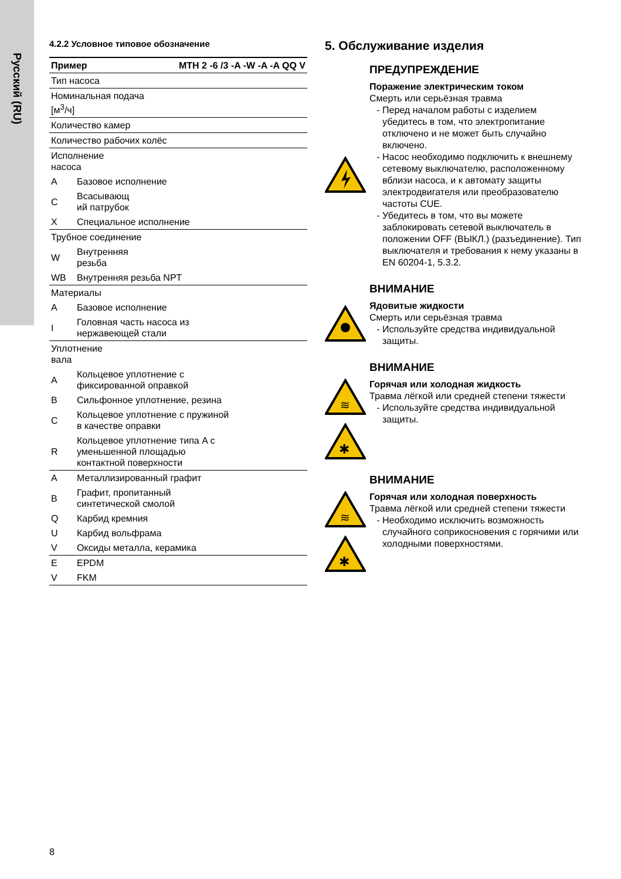Русский (RU)
4.2.2 Условное типовое обозначение
| Пример | | MTH 2 -6 /3 -A -W -A -A QQ V |
| Тип насоса | | |
| Номинальная подача [м<sup>3</sup>/ч] | | |
| Количество камер | | |
| Количество рабочих колёс | | |
| Исполнение насоса | | |
| A | Базовое исполнение | |
| C | Всасывающ ий патрубок | |
| X | Специальное исполнение | |
| Трубное соединение | | |
| W | Внутренняя резьба | |
| WB | Внутренняя резьба NPT | |
| Материалы | | |
| A | Базовое исполнение | |
| I | Головная часть насоса из нержавеющей стали | |
| Уплотнение вала | | |
| A | Кольцевое уплотнение с фиксированной оправкой | |
| B | Сильфонное уплотнение, резина | |
| C | Кольцевое уплотнение с пружиной в качестве оправки | |
| R | Кольцевое уплотнение типа A с уменьшенной площадью контактной поверхности | |
| A | Металлизированный графит | |
| B | Графит, пропитанный синтетической смолой | |
| Q | Карбид кремния | |
| U | Карбид вольфрама | |
| V | Оксиды металла, керамика | |
| E | EPDM | |
| V | FKM | |
5. Обслуживание изделия
ПРЕДУПРЕЖДЕНИЕ
Поражение электрическим током
Смерть или серьёзная травма
Перед началом работы с изделием убедитесь в том, что электропитание отключено и не может быть случайно включено.
Насос необходимо подключить к внешнему сетевому выключателю, расположенному вблизи насоса, и к автомату защиты электродвигателя или преобразователю частоты CUE.
Убедитесь в том, что вы можете заблокировать сетевой выключатель в положении OFF (ВЫКЛ.) (разъединение). Тип выключателя и требования к нему указаны в EN 60204-1, 5.3.2.
ВНИМАНИЕ
Ядовитые жидкости
Смерть или серьёзная травма
Используйте средства индивидуальной защиты.
ВНИМАНИЕ
≋
✱
Горячая или холодная жидкость
Травма лёгкой или средней степени тяжести
Используйте средства индивидуальной защиты.
ВНИМАНИЕ
≋
✱
Горячая или холодная поверхность
Травма лёгкой или средней степени тяжести
Необходимо исключить возможность случайного соприкосновения с горячими или холодными поверхностями.
8